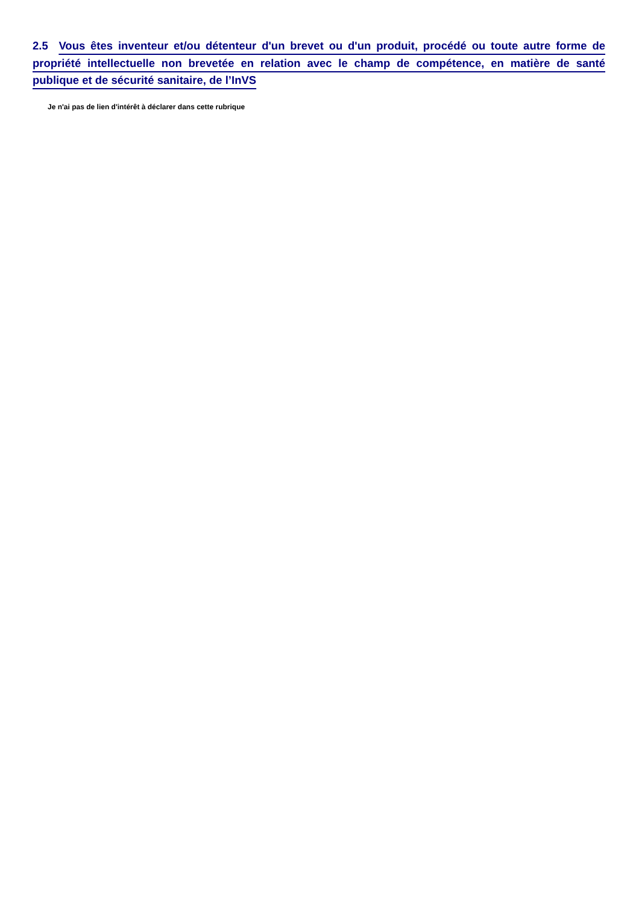2.5 Vous êtes inventeur et/ou détenteur d'un brevet ou d'un produit, procédé ou toute autre forme de propriété intellectuelle non brevetée en relation avec le champ de compétence, en matière de santé publique et de sécurité sanitaire, de l’InVS
Je n'ai pas de lien d'intérêt à déclarer dans cette rubrique